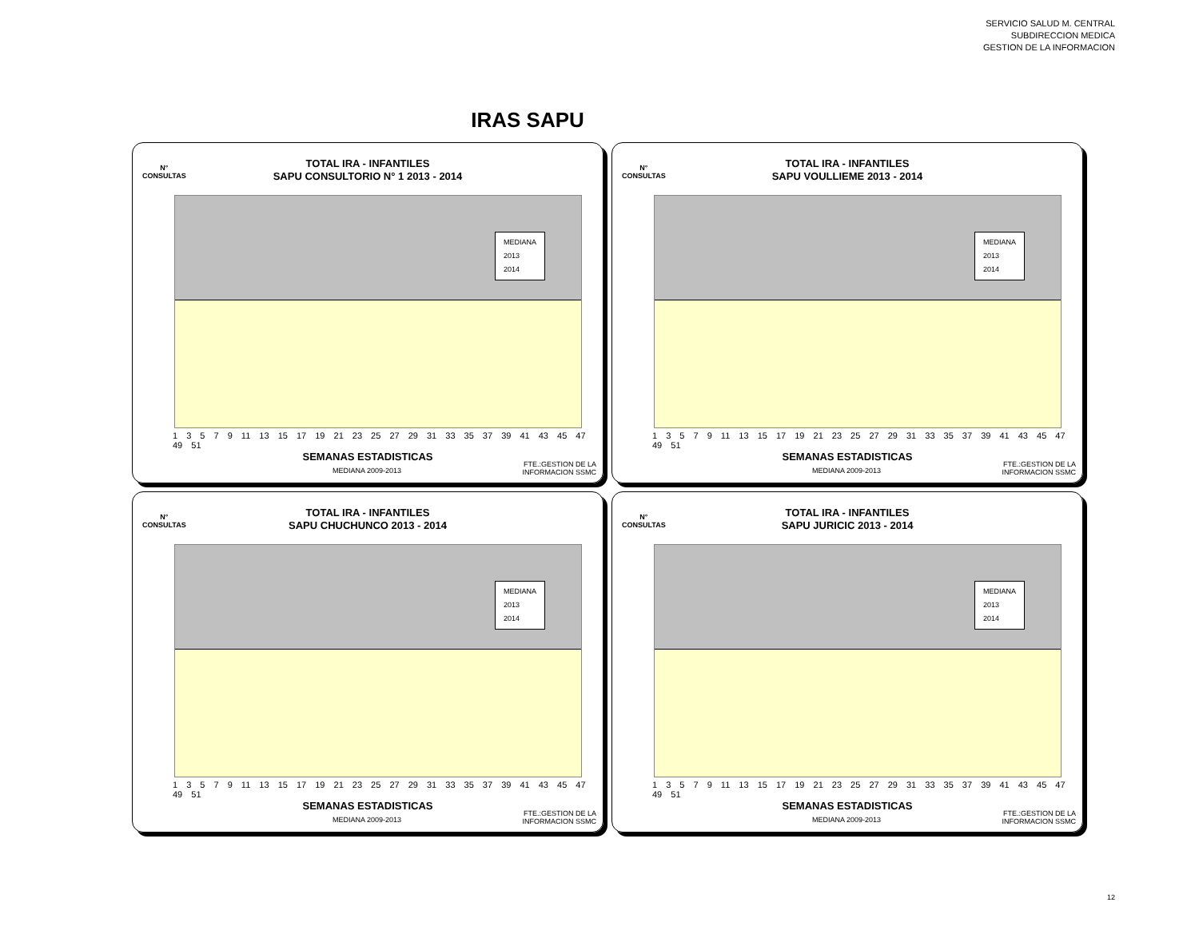SERVICIO SALUD M. CENTRAL
SUBDIRECCION MEDICA
GESTION DE LA INFORMACION
IRAS SAPU
N°
CONSULTAS
TOTAL IRA - INFANTILES
SAPU CONSULTORIO N° 1 2013 - 2014
MEDIANA
2013
2014
1 3 5 7 9 11 13 15 17 19 21 23 25 27 29 31 33 35 37 39 41 43 45 47 49 51
SEMANAS ESTADISTICAS
MEDIANA 2009-2013
FTE.:GESTION DE LA
INFORMACION SSMC
N°
CONSULTAS
TOTAL IRA - INFANTILES
SAPU VOULLIEME 2013 - 2014
MEDIANA
2013
2014
1 3 5 7 9 11 13 15 17 19 21 23 25 27 29 31 33 35 37 39 41 43 45 47 49 51
SEMANAS ESTADISTICAS
MEDIANA 2009-2013
FTE.:GESTION DE LA
INFORMACION SSMC
N°
CONSULTAS
TOTAL IRA - INFANTILES
SAPU CHUCHUNCO 2013 - 2014
MEDIANA
2013
2014
1 3 5 7 9 11 13 15 17 19 21 23 25 27 29 31 33 35 37 39 41 43 45 47 49 51
SEMANAS ESTADISTICAS
MEDIANA 2009-2013
FTE.:GESTION DE LA
INFORMACION SSMC
N°
CONSULTAS
TOTAL IRA - INFANTILES
SAPU JURICIC 2013 - 2014
MEDIANA
2013
2014
1 3 5 7 9 11 13 15 17 19 21 23 25 27 29 31 33 35 37 39 41 43 45 47 49 51
SEMANAS ESTADISTICAS
MEDIANA 2009-2013
FTE.:GESTION DE LA
INFORMACION SSMC
12